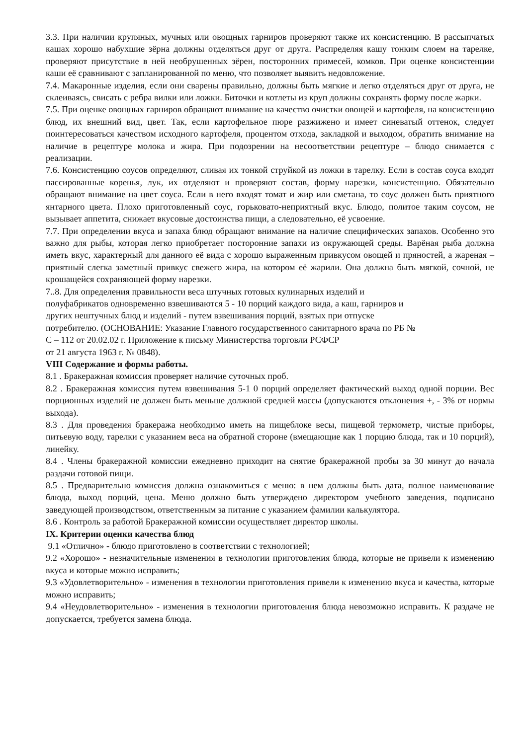3.3. При наличии крупяных, мучных или овощных гарниров проверяют также их консистенцию. В рассыпчатых кашах хорошо набухшие зёрна должны отделяться друг от друга. Распределяя кашу тонким слоем на тарелке, проверяют присутствие в ней необрушенных зёрен, посторонних примесей, комков. При оценке консистенции каши её сравнивают с запланированной по меню, что позволяет выявить недовложение.
7.4. Макаронные изделия, если они сварены правильно, должны быть мягкие и легко отделяться друг от друга, не склеиваясь, свисать с ребра вилки или ложки. Биточки и котлеты из круп должны сохранять форму после жарки.
7.5. При оценке овощных гарниров обращают внимание на качество очистки овощей и картофеля, на консистенцию блюд, их внешний вид, цвет. Так, если картофельное пюре разжижено и имеет синеватый оттенок, следует поинтересоваться качеством исходного картофеля, процентом отхода, закладкой и выходом, обратить внимание на наличие в рецептуре молока и жира. При подозрении на несоответствии рецептуре – блюдо снимается с реализации.
7.6. Консистенцию соусов определяют, сливая их тонкой струйкой из ложки в тарелку. Если в состав соуса входят пассированные коренья, лук, их отделяют и проверяют состав, форму нарезки, консистенцию. Обязательно обращают внимание на цвет соуса. Если в него входят томат и жир или сметана, то соус должен быть приятного янтарного цвета. Плохо приготовленный соус, горьковато-неприятный вкус. Блюдо, политое таким соусом, не вызывает аппетита, снижает вкусовые достоинства пищи, а следовательно, её усвоение.
7.7. При определении вкуса и запаха блюд обращают внимание на наличие специфических запахов. Особенно это важно для рыбы, которая легко приобретает посторонние запахи из окружающей среды. Варёная рыба должна иметь вкус, характерный для данного её вида с хорошо выраженным привкусом овощей и пряностей, а жареная – приятный слегка заметный привкус свежего жира, на котором её жарили. Она должна быть мягкой, сочной, не крошащейся сохраняющей форму нарезки.
7..8. Для определения правильности веса штучных готовых кулинарных изделий и
полуфабрикатов одновременно взвешиваются 5 - 10 порций каждого вида, а каш, гарниров и
других нештучных блюд и изделий - путем взвешивания порций, взятых при отпуске
потребителю. (ОСНОВАНИЕ: Указание Главного государственного санитарного врача по РБ №
С – 112 от 20.02.02 г. Приложение к письму Министерства торговли РСФСР
от 21 августа 1963 г. № 0848).
VIII Содержание и формы работы.
8.1 . Бракеражная комиссия проверяет наличие суточных проб.
8.2 . Бракеражная комиссия путем взвешивания 5-1 0 порций определяет фактический выход одной порции. Вес порционных изделий не должен быть меньше должной средней массы (допускаются отклонения +, - 3% от нормы выхода).
8.3 . Для проведения бракеража необходимо иметь на пищеблоке весы, пищевой термометр, чистые приборы, питьевую воду, тарелки с указанием веса на обратной стороне (вмещающие как 1 порцию блюда, так и 10 порций), линейку.
8.4 . Члены бракеражной комиссии ежедневно приходит на снятие бракеражной пробы за 30 минут до начала раздачи готовой пищи.
8.5 . Предварительно комиссия должна ознакомиться с меню: в нем должны быть дата, полное наименование блюда, выход порций, цена. Меню должно быть утверждено директором учебного заведения, подписано заведующей производством, ответственным за питание с указанием фамилии калькулятора.
8.6 . Контроль за работой Бракеражной комиссии осуществляет директор школы.
IX. Критерии оценки качества блюд
9.1 «Отлично» - блюдо приготовлено в соответствии с технологией;
9.2 «Хорошо» - незначительные изменения в технологии приготовления блюда, которые не привели к изменению вкуса и которые можно исправить;
9.3 «Удовлетворительно» - изменения в технологии приготовления привели к изменению вкуса и качества, которые можно исправить;
9.4 «Неудовлетворительно» - изменения в технологии приготовления блюда невозможно исправить. К раздаче не допускается, требуется замена блюда.